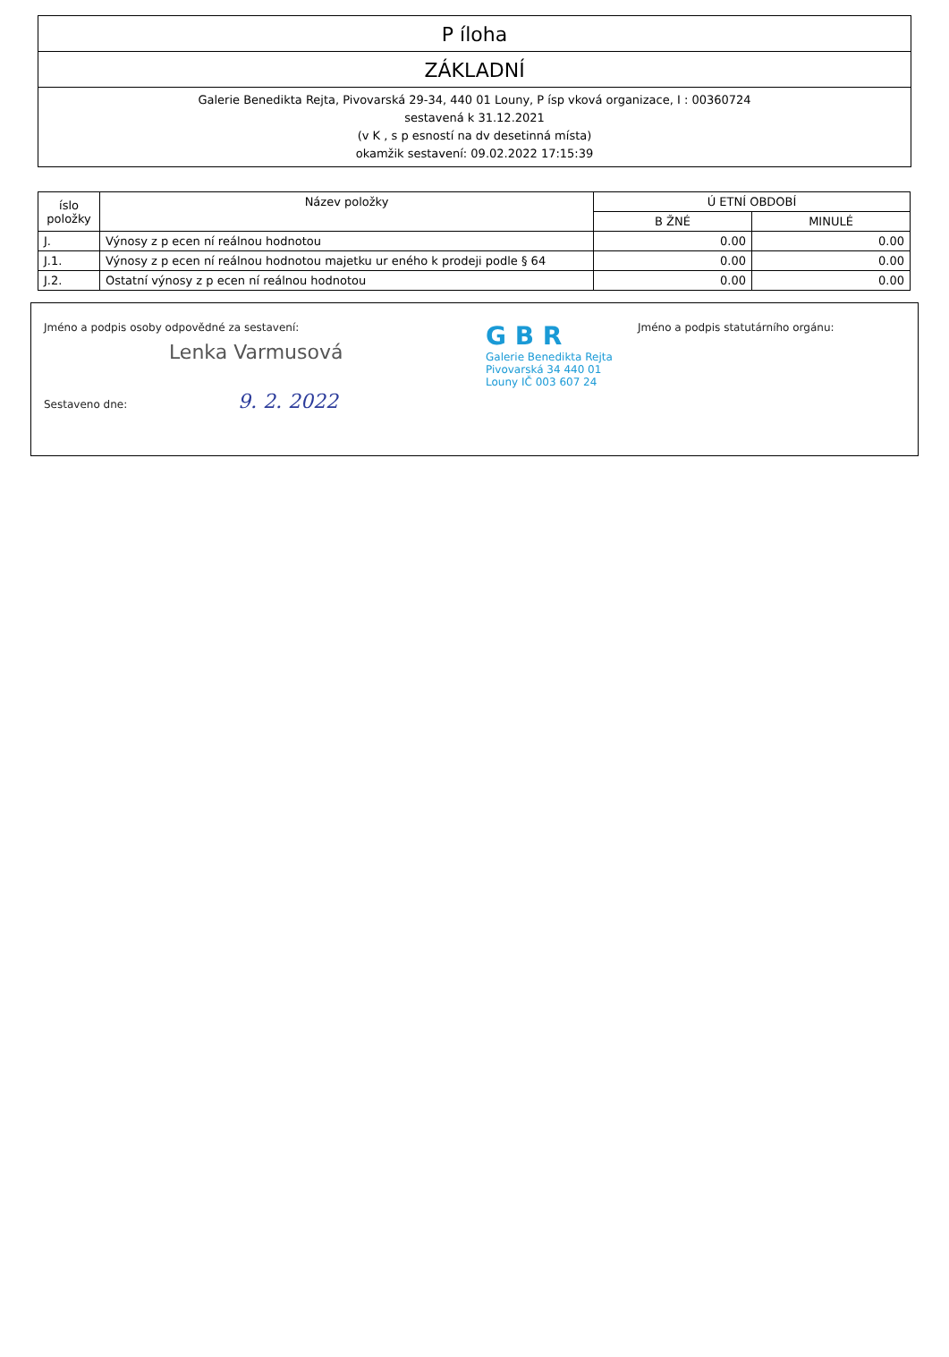P íloha
ZÁKLADNÍ
Galerie Benedikta Rejta, Pivovarská 29-34, 440 01 Louny, P ísp vková organizace, I : 00360724
sestavená k 31.12.2021
(v K , s p esností na dv desetinná místa)
okamžik sestavení: 09.02.2022 17:15:39
| íslo položky | Název položky | Ú ETNÍ OBDOBÍ | |
| --- | --- | --- | --- |
| | | B ŽNÉ | MINULÉ |
| J. | Výnosy z p ecen ní reálnou hodnotou | 0.00 | 0.00 |
| J.1. | Výnosy z p ecen ní reálnou hodnotou majetku ur eného k prodeji podle § 64 | 0.00 | 0.00 |
| J.2. | Ostatní výnosy z p ecen ní reálnou hodnotou | 0.00 | 0.00 |
Jméno a podpis osoby odpovědné za sestavení:
Lenka Varmusová
Sestaveno dne: 9. 2. 2022
G B R
Galerie Benedikta Rejta
Pivovarská 34 440 01
Louny IČ 003 607 24
Jméno a podpis statutárního orgánu: